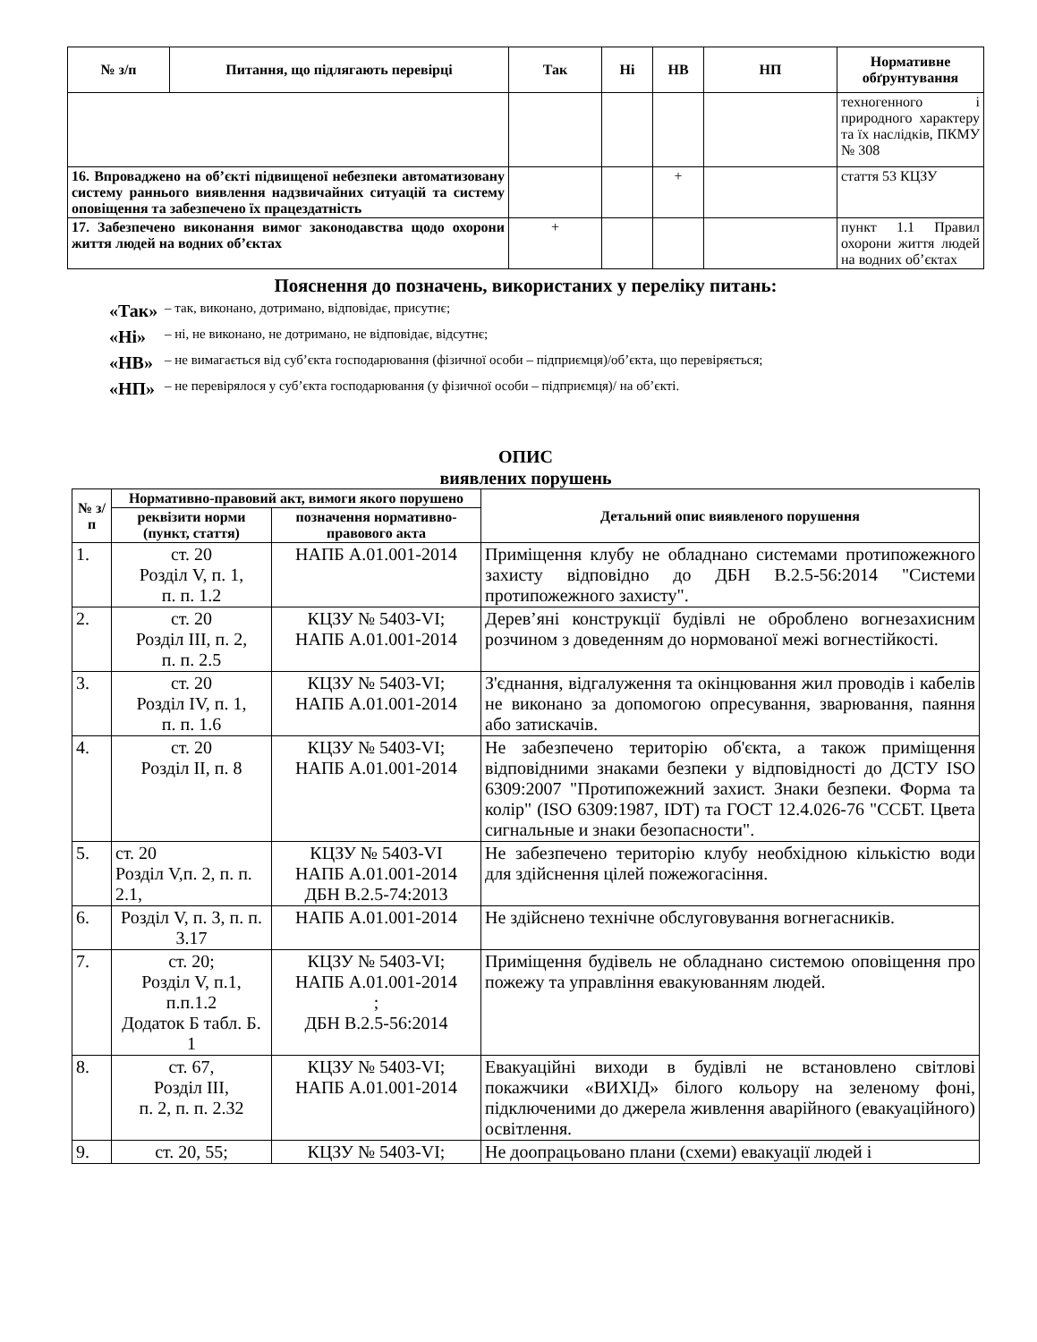| № з/п | Питання, що підлягають перевірці | Так | Ні | НВ | НП | Нормативне обґрунтування |
| --- | --- | --- | --- | --- | --- | --- |
| | | | | | | техногенного і природного характеру та їх наслідків, ПКМУ № 308 |
| 16. Впроваджено на об’єкті підвищеної небезпеки автоматизовану систему раннього виявлення надзвичайних ситуацій та систему оповіщення та забезпечено їх працездатність | | | | + | | стаття 53 КЦЗУ |
| 17. Забезпечено виконання вимог законодавства щодо охорони життя людей на водних об’єктах | | + | | | | пункт 1.1 Правил охорони життя людей на водних об’єктах |
Пояснення до позначень, використаних у переліку питань:
«Так» – так, виконано, дотримано, відповідає, присутнє;
«Ні» – ні, не виконано, не дотримано, не відповідає, відсутнє;
«НВ» – не вимагається від суб’єкта господарювання (фізичної особи – підприємця)/об’єкта, що перевіряється;
«НП» – не перевірялося у суб’єкта господарювання (у фізичної особи – підприємця)/ на об’єкті.
ОПИС
виявлених порушень
| № з/п | Нормативно-правовий акт, вимоги якого порушено | | Детальний опис виявленого порушення |
| --- | --- | --- | --- |
| | реквізити норми (пункт, стаття) | позначення нормативно-правового акта | |
| 1. | ст. 20 Розділ V, п. 1, п. п. 1.2 | НАПБ А.01.001-2014 | Приміщення клубу не обладнано системами протипожежного захисту відповідно до ДБН В.2.5-56:2014 "Системи протипожежного захисту". |
| 2. | ст. 20 Розділ III, п. 2, п. п. 2.5 | КЦЗУ № 5403-VI; НАПБ А.01.001-2014 | Дерев’яні конструкції будівлі не оброблено вогнезахисним розчином з доведенням до нормованої межі вогнестійкості. |
| 3. | ст. 20 Розділ IV, п. 1, п. п. 1.6 | КЦЗУ № 5403-VI; НАПБ А.01.001-2014 | З'єднання, відгалуження та окінцювання жил проводів і кабелів не виконано за допомогою опресування, зварювання, паяння або затискачів. |
| 4. | ст. 20 Розділ II, п. 8 | КЦЗУ № 5403-VI; НАПБ А.01.001-2014 | Не забезпечено територію об'єкта, а також приміщення відповідними знаками безпеки у відповідності до ДСТУ ISO 6309:2007 "Протипожежний захист. Знаки безпеки. Форма та колір" (ISO 6309:1987, IDT) та ГОСТ 12.4.026-76 "ССБТ. Цвета сигнальные и знаки безопасности". |
| 5. | ст. 20 Розділ V,п. 2, п. п. 2.1, | КЦЗУ № 5403-VI НАПБ А.01.001-2014 ДБН В.2.5-74:2013 | Не забезпечено територію клубу необхідною кількістю води для здійснення цілей пожежогасіння. |
| 6. | Розділ V, п. 3, п. п. 3.17 | НАПБ А.01.001-2014 | Не здійснено технічне обслуговування вогнегасників. |
| 7. | ст. 20; Розділ V, п.1, п.п.1.2 Додаток Б табл. Б. 1 | КЦЗУ № 5403-VI; НАПБ А.01.001-2014 ; ДБН В.2.5-56:2014 | Приміщення будівель не обладнано системою оповіщення про пожежу та управління евакуюванням людей. |
| 8. | ст. 67, Розділ III, п. 2, п. п. 2.32 | КЦЗУ № 5403-VI; НАПБ А.01.001-2014 | Евакуаційні виходи в будівлі не встановлено світлові покажчики «ВИХІД» білого кольору на зеленому фоні, підключеними до джерела живлення аварійного (евакуаційного) освітлення. |
| 9. | ст. 20, 55; | КЦЗУ № 5403-VI; | Не доопрацьовано плани (схеми) евакуації людей і |